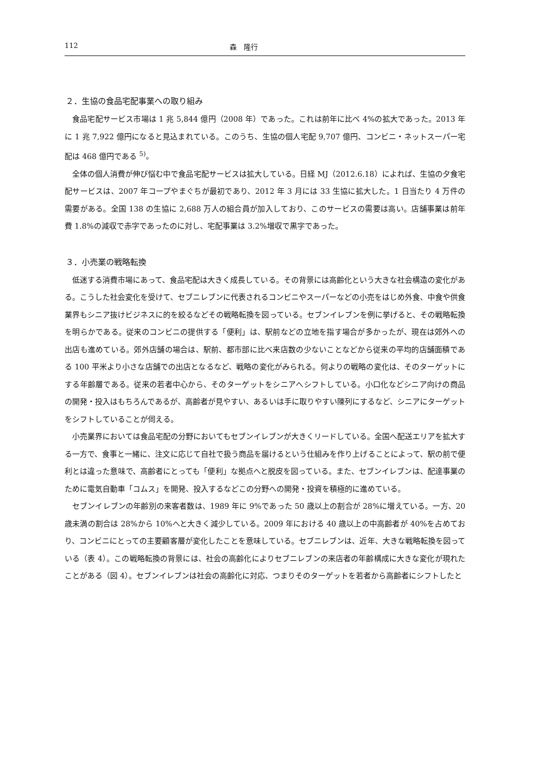112 森　隆行
２．生協の食品宅配事業への取り組み
食品宅配サービス市場は 1 兆 5,844 億円（2008 年）であった。これは前年に比べ 4%の拡大であった。2013 年に 1 兆 7,922 億円になると見込まれている。このうち、生協の個人宅配 9,707 億円、コンビニ・ネットスーパー宅配は 468 億円である <sup>5)</sup>。
全体の個人消費が伸び悩む中で食品宅配サービスは拡大している。日経 MJ（2012.6.18）によれば、生協の夕食宅配サービスは、2007 年コープやまぐちが最初であり、2012 年 3 月には 33 生協に拡大した。1 日当たり 4 万件の需要がある。全国 138 の生協に 2,688 万人の組合員が加入しており、このサービスの需要は高い。店舗事業は前年費 1.8%の減収で赤字であったのに対し、宅配事業は 3.2%増収で黒字であった。
３．小売業の戦略転換
低迷する消費市場にあって、食品宅配は大きく成長している。その背景には高齢化という大きな社会構造の変化がある。こうした社会変化を受けて、セブニレブンに代表されるコンビニやスーパーなどの小売をはじめ外食、中食や供食業界もシニア抜けビジネスに的を絞るなどその戦略転換を図っている。セブンイレブンを例に挙げると、その戦略転換を明らかである。従来のコンビニの提供する「便利」は、駅前などの立地を指す場合が多かったが、現在は郊外への出店も進めている。郊外店舗の場合は、駅前、都市部に比べ来店数の少ないことなどから従来の平均的店舗面積である 100 平米より小さな店舗での出店となるなど、戦略の変化がみられる。何よりの戦略の変化は、そのターゲットにする年齢層である。従来の若者中心から、そのターゲットをシニアへシフトしている。小口化などシニア向けの商品の開発・投入はもちろんであるが、高齢者が見やすい、あるいは手に取りやすい陳列にするなど、シニアにターゲットをシフトしていることが伺える。
小売業界においては食品宅配の分野においてもセブンイレブンが大きくリードしている。全国へ配送エリアを拡大する一方で、食事と一緒に、注文に応じて自社で扱う商品を届けるという仕組みを作り上げることによって、駅の前で便利とは違った意味で、高齢者にとっても「便利」な拠点へと脱皮を図っている。また、セブンイレブンは、配達事業のために電気自動車「コムス」を開発、投入するなどこの分野への開発・投資を積極的に進めている。
セブンイレブンの年齢別の来客者数は、1989 年に 9%であった 50 歳以上の割合が 28%に増えている。一方、20 歳未満の割合は 28%から 10%へと大きく減少している。2009 年における 40 歳以上の中高齢者が 40%を占めており、コンビニにとっての主要顧客層が変化したことを意味している。セブニレブンは、近年、大きな戦略転換を図っている（表 4）。この戦略転換の背景には、社会の高齢化によりセブニレブンの来店者の年齢構成に大きな変化が現れたことがある（図 4）。セブンイレブンは社会の高齢化に対応、つまりそのターゲットを若者から高齢者にシフトしたと